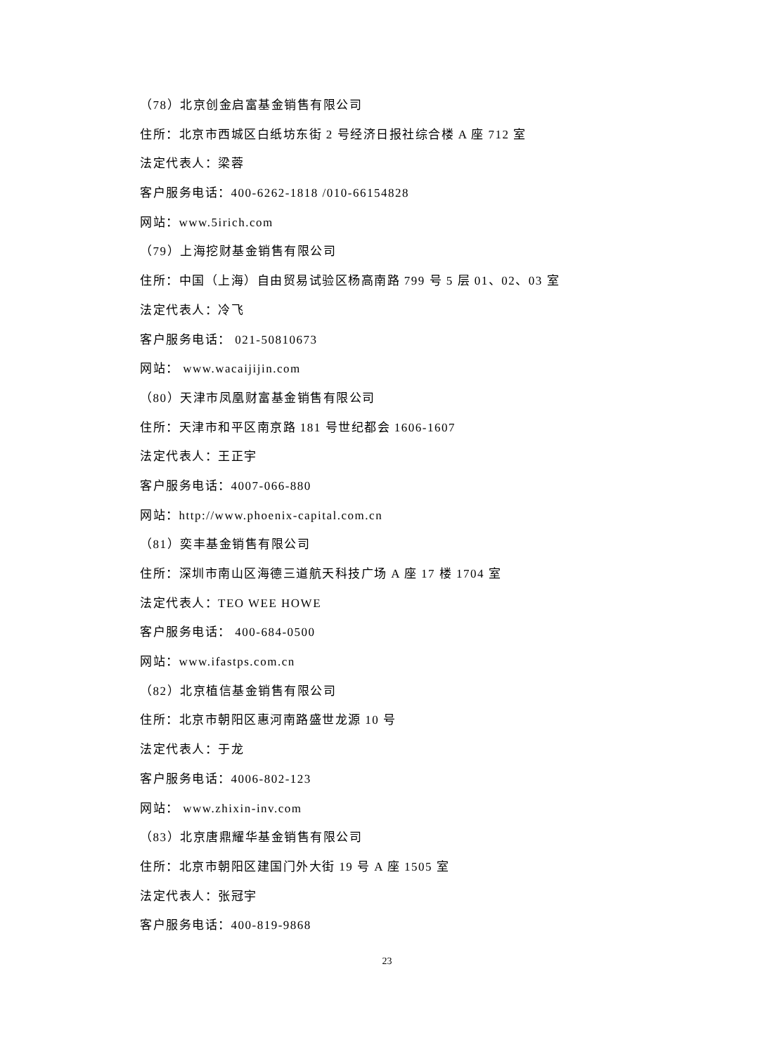（78）北京创金启富基金销售有限公司
住所：北京市西城区白纸坊东街 2 号经济日报社综合楼 A 座 712 室
法定代表人：梁蓉
客户服务电话：400-6262-1818 /010-66154828
网站：www.5irich.com
（79）上海挖财基金销售有限公司
住所：中国（上海）自由贸易试验区杨高南路 799 号 5 层 01、02、03 室
法定代表人：冷飞
客户服务电话： 021-50810673
网站： www.wacaijijin.com
（80）天津市凤凰财富基金销售有限公司
住所：天津市和平区南京路 181 号世纪都会 1606-1607
法定代表人：王正宇
客户服务电话：4007-066-880
网站：http://www.phoenix-capital.com.cn
（81）奕丰基金销售有限公司
住所：深圳市南山区海德三道航天科技广场 A 座 17 楼 1704 室
法定代表人：TEO WEE HOWE
客户服务电话： 400-684-0500
网站：www.ifastps.com.cn
（82）北京植信基金销售有限公司
住所：北京市朝阳区惠河南路盛世龙源 10 号
法定代表人：于龙
客户服务电话：4006-802-123
网站： www.zhixin-inv.com
（83）北京唐鼎耀华基金销售有限公司
住所：北京市朝阳区建国门外大街 19 号 A 座 1505 室
法定代表人：张冠宇
客户服务电话：400-819-9868
23